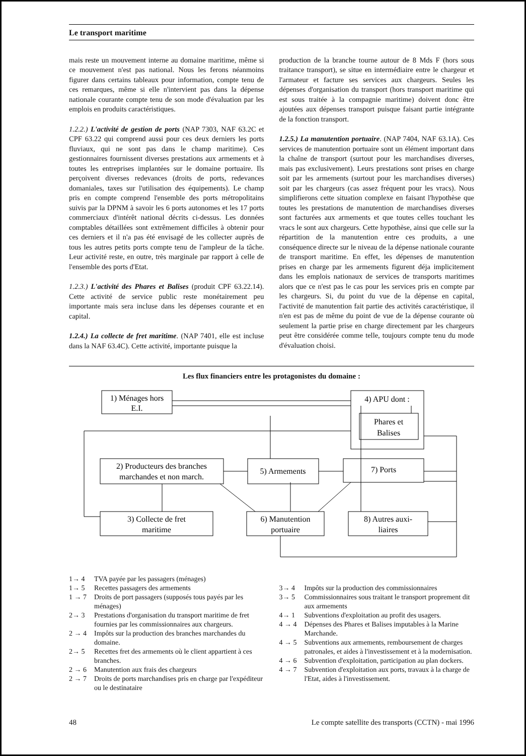Le transport maritime
mais reste un mouvement interne au domaine maritime, même si ce mouvement n'est pas national. Nous les ferons néanmoins figurer dans certains tableaux pour information, compte tenu de ces remarques, même si elle n'intervient pas dans la dépense nationale courante compte tenu de son mode d'évaluation par les emplois en produits caractéristiques.
1.2.2.) L'activité de gestion de ports (NAP 7303, NAF 63.2C et CPF 63.22 qui comprend aussi pour ces deux derniers les ports fluviaux, qui ne sont pas dans le champ maritime). Ces gestionnaires fournissent diverses prestations aux armements et à toutes les entreprises implantées sur le domaine portuaire. Ils perçoivent diverses redevances (droits de ports, redevances domaniales, taxes sur l'utilisation des équipements). Le champ pris en compte comprend l'ensemble des ports métropolitains suivis par la DPNM à savoir les 6 ports autonomes et les 17 ports commerciaux d'intérêt national décrits ci-dessus. Les données comptables détaillées sont extrêmement difficiles à obtenir pour ces derniers et il n'a pas été envisagé de les collecter auprès de tous les autres petits ports compte tenu de l'ampleur de la tâche. Leur activité reste, en outre, très marginale par rapport à celle de l'ensemble des ports d'Etat.
1.2.3.) L'activité des Phares et Balises (produit CPF 63.22.14). Cette activité de service public reste monétairement peu importante mais sera incluse dans les dépenses courante et en capital.
1.2.4.) La collecte de fret maritime. (NAP 7401, elle est incluse dans la NAF 63.4C). Cette activité, importante puisque la
production de la branche tourne autour de 8 Mds F (hors sous traitance transport), se situe en intermédiaire entre le chargeur et l'armateur et facture ses services aux chargeurs. Seules les dépenses d'organisation du transport (hors transport maritime qui est sous traitée à la compagnie maritime) doivent donc être ajoutées aux dépenses transport puisque faisant partie intégrante de la fonction transport.
1.2.5.) La manutention portuaire. (NAP 7404, NAF 63.1A). Ces services de manutention portuaire sont un élément important dans la chaîne de transport (surtout pour les marchandises diverses, mais pas exclusivement). Leurs prestations sont prises en charge soit par les armements (surtout pour les marchandises diverses) soit par les chargeurs (cas assez fréquent pour les vracs). Nous simplifierons cette situation complexe en faisant l'hypothèse que toutes les prestations de manutention de marchandises diverses sont facturées aux armements et que toutes celles touchant les vracs le sont aux chargeurs. Cette hypothèse, ainsi que celle sur la répartition de la manutention entre ces produits, a une conséquence directe sur le niveau de la dépense nationale courante de transport maritime. En effet, les dépenses de manutention prises en charge par les armements figurent déja implicitement dans les emplois nationaux de services de transports maritimes alors que ce n'est pas le cas pour les services pris en compte par les chargeurs. Si, du point du vue de la dépense en capital, l'activité de manutention fait partie des activités caractéristique, il n'en est pas de même du point de vue de la dépense courante où seulement la partie prise en charge directement par les chargeurs peut être considérée comme telle, toujours compte tenu du mode d'évaluation choisi.
Les flux financiers entre les protagonistes du domaine :
1) Ménages hors
E.I.
4) APU dont :
Phares et
Balises
2) Producteurs des branches
marchandes et non march.
5) Armements
7) Ports
3) Collecte de fret
maritime
6) Manutention
portuaire
8) Autres auxi-
liaires
1→ 4 TVA payée par les passagers (ménages)
1→ 5 Recettes passagers des armements
1 → 7 Droits de port passagers (supposés tous payés par les ménages)
2→ 3 Prestations d'organisation du transport maritime de fret fournies par les commissionnaires aux chargeurs.
2 → 4 Impôts sur la production des branches marchandes du domaine.
2→ 5 Recettes fret des armements où le client appartient à ces branches.
2 → 6 Manutention aux frais des chargeurs
2 → 7 Droits de ports marchandises pris en charge par l'expéditeur ou le destinataire
3→ 4 Impôts sur la production des commissionnaires
3→ 5 Commissionnaires sous traitant le transport proprement dit aux armements
4→ 1 Subventions d'exploitation au profit des usagers.
4 → 4 Dépenses des Phares et Balises imputables à la Marine Marchande.
4 → 5 Subventions aux armements, remboursement de charges patronales, et aides à l'investissement et à la modernisation.
4 → 6 Subvention d'exploitation, participation au plan dockers.
4 → 7 Subvention d'exploitation aux ports, travaux à la charge de l'Etat, aides à l'investissement.
48 Le compte satellite des transports (CCTN) - mai 1996